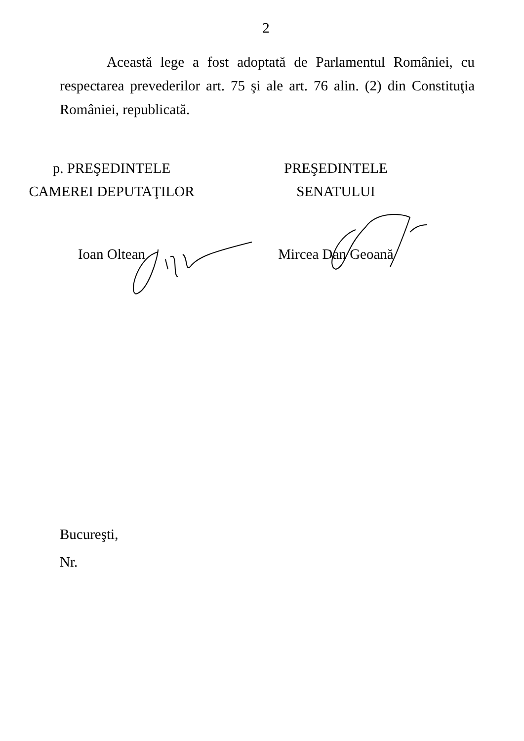2
Această lege a fost adoptată de Parlamentul României, cu respectarea prevederilor art. 75 şi ale art. 76 alin. (2) din Constituţia României, republicată.
p. PREŞEDINTELE
CAMEREI DEPUTAŢILOR
Ioan Oltean
PREŞEDINTELE
SENATULUI
Mircea Dan Geoană
Bucureşti,
Nr.